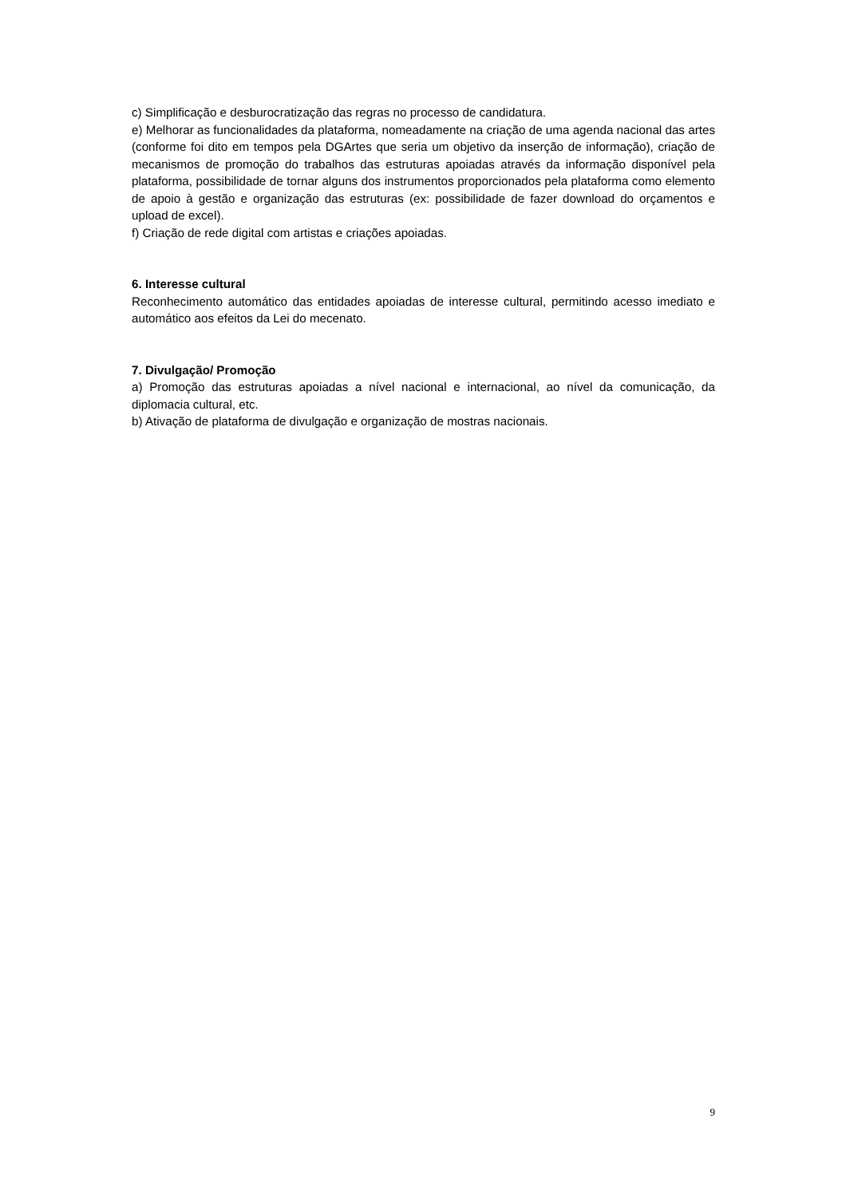c) Simplificação e desburocratização das regras no processo de candidatura.
e) Melhorar as funcionalidades da plataforma, nomeadamente na criação de uma agenda nacional das artes (conforme foi dito em tempos pela DGArtes que seria um objetivo da inserção de informação), criação de mecanismos de promoção do trabalhos das estruturas apoiadas através da informação disponível pela plataforma, possibilidade de tornar alguns dos instrumentos proporcionados pela plataforma como elemento de apoio à gestão e organização das estruturas (ex: possibilidade de fazer download do orçamentos e upload de excel).
f) Criação de rede digital com artistas e criações apoiadas.
6. Interesse cultural
Reconhecimento automático das entidades apoiadas de interesse cultural, permitindo acesso imediato e automático aos efeitos da Lei do mecenato.
7. Divulgação/ Promoção
a) Promoção das estruturas apoiadas a nível nacional e internacional, ao nível da comunicação, da diplomacia cultural, etc.
b) Ativação de plataforma de divulgação e organização de mostras nacionais.
9